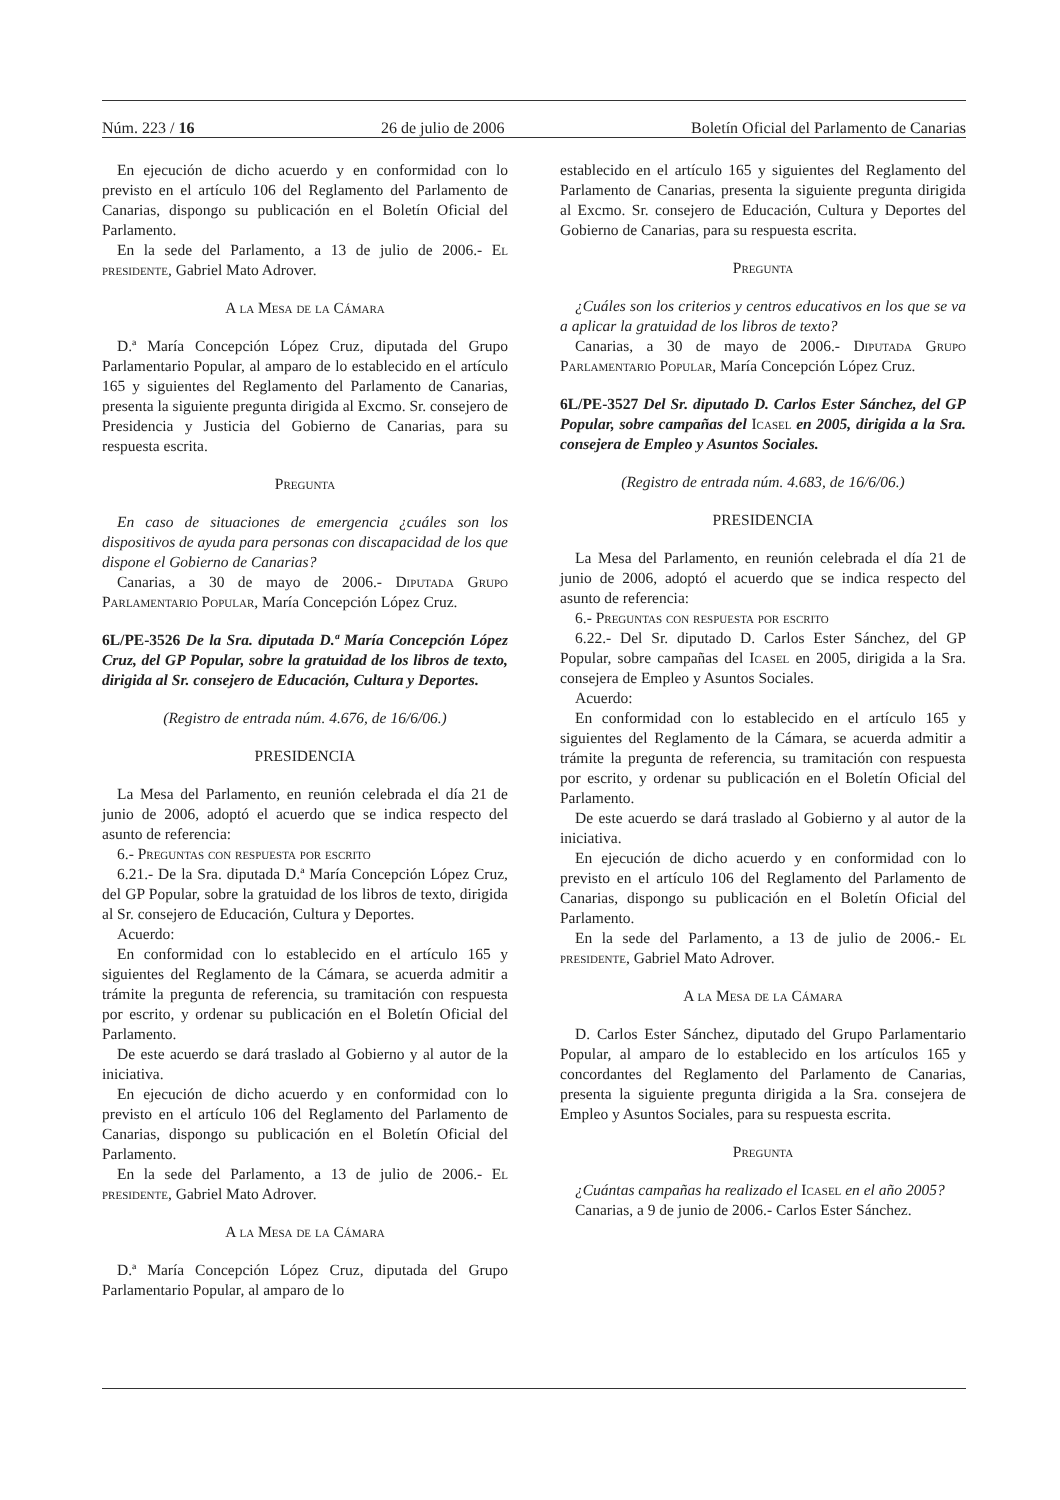Núm. 223 / 16 26 de julio de 2006 Boletín Oficial del Parlamento de Canarias
En ejecución de dicho acuerdo y en conformidad con lo previsto en el artículo 106 del Reglamento del Parlamento de Canarias, dispongo su publicación en el Boletín Oficial del Parlamento.
En la sede del Parlamento, a 13 de julio de 2006.- El presidente, Gabriel Mato Adrover.
A la Mesa de la Cámara
D.ª María Concepción López Cruz, diputada del Grupo Parlamentario Popular, al amparo de lo establecido en el artículo 165 y siguientes del Reglamento del Parlamento de Canarias, presenta la siguiente pregunta dirigida al Excmo. Sr. consejero de Presidencia y Justicia del Gobierno de Canarias, para su respuesta escrita.
Pregunta
En caso de situaciones de emergencia ¿cuáles son los dispositivos de ayuda para personas con discapacidad de los que dispone el Gobierno de Canarias?
Canarias, a 30 de mayo de 2006.- Diputada Grupo Parlamentario Popular, María Concepción López Cruz.
6L/PE-3526 De la Sra. diputada D.ª María Concepción López Cruz, del GP Popular, sobre la gratuidad de los libros de texto, dirigida al Sr. consejero de Educación, Cultura y Deportes.
(Registro de entrada núm. 4.676, de 16/6/06.)
PRESIDENCIA
La Mesa del Parlamento, en reunión celebrada el día 21 de junio de 2006, adoptó el acuerdo que se indica respecto del asunto de referencia:
6.- Preguntas con respuesta por escrito
6.21.- De la Sra. diputada D.ª María Concepción López Cruz, del GP Popular, sobre la gratuidad de los libros de texto, dirigida al Sr. consejero de Educación, Cultura y Deportes.
Acuerdo:
En conformidad con lo establecido en el artículo 165 y siguientes del Reglamento de la Cámara, se acuerda admitir a trámite la pregunta de referencia, su tramitación con respuesta por escrito, y ordenar su publicación en el Boletín Oficial del Parlamento.
De este acuerdo se dará traslado al Gobierno y al autor de la iniciativa.
En ejecución de dicho acuerdo y en conformidad con lo previsto en el artículo 106 del Reglamento del Parlamento de Canarias, dispongo su publicación en el Boletín Oficial del Parlamento.
En la sede del Parlamento, a 13 de julio de 2006.- El presidente, Gabriel Mato Adrover.
A la Mesa de la Cámara
D.ª María Concepción López Cruz, diputada del Grupo Parlamentario Popular, al amparo de lo
establecido en el artículo 165 y siguientes del Reglamento del Parlamento de Canarias, presenta la siguiente pregunta dirigida al Excmo. Sr. consejero de Educación, Cultura y Deportes del Gobierno de Canarias, para su respuesta escrita.
Pregunta
¿Cuáles son los criterios y centros educativos en los que se va a aplicar la gratuidad de los libros de texto?
Canarias, a 30 de mayo de 2006.- Diputada Grupo Parlamentario Popular, María Concepción López Cruz.
6L/PE-3527 Del Sr. diputado D. Carlos Ester Sánchez, del GP Popular, sobre campañas del Icasel en 2005, dirigida a la Sra. consejera de Empleo y Asuntos Sociales.
(Registro de entrada núm. 4.683, de 16/6/06.)
PRESIDENCIA
La Mesa del Parlamento, en reunión celebrada el día 21 de junio de 2006, adoptó el acuerdo que se indica respecto del asunto de referencia:
6.- Preguntas con respuesta por escrito
6.22.- Del Sr. diputado D. Carlos Ester Sánchez, del GP Popular, sobre campañas del Icasel en 2005, dirigida a la Sra. consejera de Empleo y Asuntos Sociales.
Acuerdo:
En conformidad con lo establecido en el artículo 165 y siguientes del Reglamento de la Cámara, se acuerda admitir a trámite la pregunta de referencia, su tramitación con respuesta por escrito, y ordenar su publicación en el Boletín Oficial del Parlamento.
De este acuerdo se dará traslado al Gobierno y al autor de la iniciativa.
En ejecución de dicho acuerdo y en conformidad con lo previsto en el artículo 106 del Reglamento del Parlamento de Canarias, dispongo su publicación en el Boletín Oficial del Parlamento.
En la sede del Parlamento, a 13 de julio de 2006.- El presidente, Gabriel Mato Adrover.
A la Mesa de la Cámara
D. Carlos Ester Sánchez, diputado del Grupo Parlamentario Popular, al amparo de lo establecido en los artículos 165 y concordantes del Reglamento del Parlamento de Canarias, presenta la siguiente pregunta dirigida a la Sra. consejera de Empleo y Asuntos Sociales, para su respuesta escrita.
Pregunta
¿Cuántas campañas ha realizado el Icasel en el año 2005?
Canarias, a 9 de junio de 2006.- Carlos Ester Sánchez.